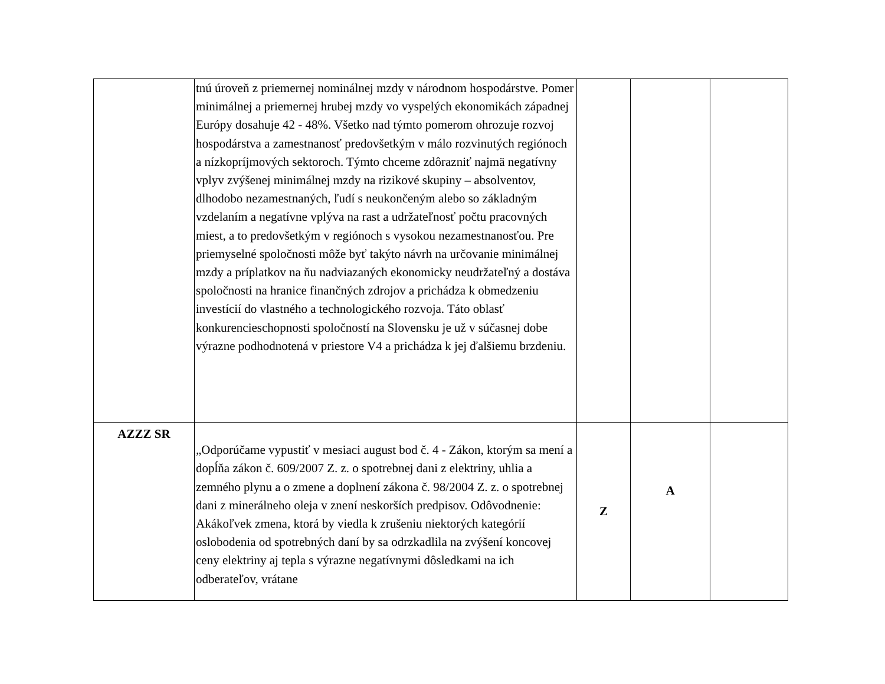| | tnú úroveň z priemernej nominálnej mzdy v národnom hospodárstve. Pomer minimálnej a priemernej hrubej mzdy vo vyspelých ekonomikách západnej Európy dosahuje 42 - 48%. Všetko nad týmto pomerom ohrozuje rozvoj hospodárstva a zamestnanosť predovšetkým v málo rozvinutých regiónoch a nízkopríjmových sektoroch. Týmto chceme zdôrazniť najmä negatívny vplyv zvýšenej minimálnej mzdy na rizikové skupiny – absolventov, dlhodobo nezamestnaných, ľudí s neukončeným alebo so základným vzdelaním a negatívne vplýva na rast a udržateľnosť počtu pracovných miest, a to predovšetkým v regiónoch s vysokou nezamestnanosťou. Pre priemyselné spoločnosti môže byť takýto návrh na určovanie minimálnej mzdy a príplatkov na ňu nadviazaných ekonomicky neudržateľný a dostáva spoločnosti na hranice finančných zdrojov a prichádza k obmedzeniu investícií do vlastného a technologického rozvoja. Táto oblasť konkurencieschopnosti spoločností na Slovensku je už v súčasnej dobe výrazne podhodnotená v priestore V4 a prichádza k jej ďalšiemu brzdeniu. | | | |
| AZZZ SR | „Odporúčame vypustiť v mesiaci august bod č. 4 - Zákon, ktorým sa mení a dopĺňa zákon č. 609/2007 Z. z. o spotrebnej dani z elektriny, uhlia a zemného plynu a o zmene a doplnení zákona č. 98/2004 Z. z. o spotrebnej dani z minerálneho oleja v znení neskorších predpisov. Odôvodnenie: Akákoľvek zmena, ktorá by viedla k zrušeniu niektorých kategórií oslobodenia od spotrebných daní by sa odrzkadlila na zvýšení koncovej ceny elektriny aj tepla s výrazne negatívnymi dôsledkami na ich odberateľov, vrátane | Z | A | |